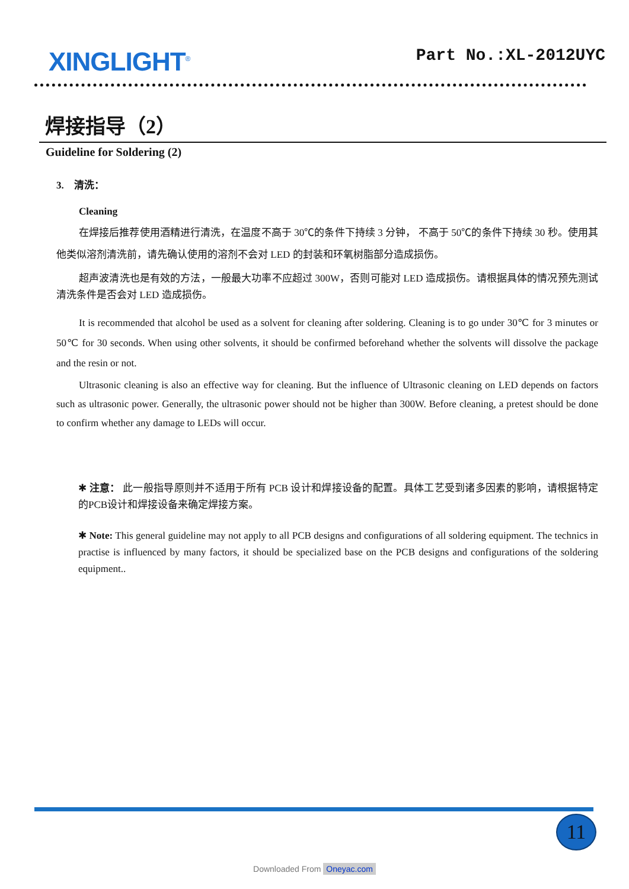XINGLIGHT<sup>®</sup>
Part No.:XL-2012UYC
焊接指导（2）
Guideline for Soldering (2)
3. 清洗：
Cleaning
在焊接后推荐使用酒精进行清洗，在温度不高于 30℃的条件下持续 3 分钟， 不高于 50℃的条件下持续 30 秒。使用其他类似溶剂清洗前，请先确认使用的溶剂不会对 LED 的封装和环氧树脂部分造成损伤。
超声波清洗也是有效的方法，一般最大功率不应超过 300W，否则可能对 LED 造成损伤。请根据具体的情况预先测试清洗条件是否会对 LED 造成损伤。
It is recommended that alcohol be used as a solvent for cleaning after soldering. Cleaning is to go under 30℃ for 3 minutes or 50℃ for 30 seconds. When using other solvents, it should be confirmed beforehand whether the solvents will dissolve the package and the resin or not.
Ultrasonic cleaning is also an effective way for cleaning. But the influence of Ultrasonic cleaning on LED depends on factors such as ultrasonic power. Generally, the ultrasonic power should not be higher than 300W. Before cleaning, a pretest should be done to confirm whether any damage to LEDs will occur.
✱ 注意： 此一般指导原则并不适用于所有 PCB 设计和焊接设备的配置。具体工艺受到诸多因素的影响，请根据特定的PCB设计和焊接设备来确定焊接方案。
✱ Note: This general guideline may not apply to all PCB designs and configurations of all soldering equipment. The technics in practise is influenced by many factors, it should be specialized base on the PCB designs and configurations of the soldering equipment..
11
Downloaded From Oneyac.com